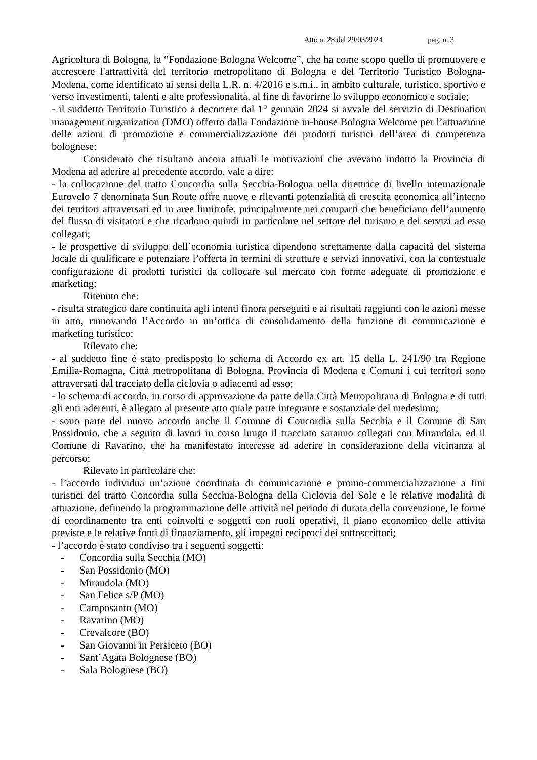Atto n. 28 del 29/03/2024 pag. n. 3
Agricoltura di Bologna, la “Fondazione Bologna Welcome”, che ha come scopo quello di promuovere e accrescere l'attrattività del territorio metropolitano di Bologna e del Territorio Turistico Bologna-Modena, come identificato ai sensi della L.R. n. 4/2016 e s.m.i., in ambito culturale, turistico, sportivo e verso investimenti, talenti e alte professionalità, al fine di favorirne lo sviluppo economico e sociale;
- il suddetto Territorio Turistico a decorrere dal 1° gennaio 2024 si avvale del servizio di Destination management organization (DMO) offerto dalla Fondazione in-house Bologna Welcome per l’attuazione delle azioni di promozione e commercializzazione dei prodotti turistici dell’area di competenza bolognese;
Considerato che risultano ancora attuali le motivazioni che avevano indotto la Provincia di Modena ad aderire al precedente accordo, vale a dire:
- la collocazione del tratto Concordia sulla Secchia-Bologna nella direttrice di livello internazionale Eurovelo 7 denominata Sun Route offre nuove e rilevanti potenzialità di crescita economica all’interno dei territori attraversati ed in aree limitrofe, principalmente nei comparti che beneficiano dell’aumento del flusso di visitatori e che ricadono quindi in particolare nel settore del turismo e dei servizi ad esso collegati;
- le prospettive di sviluppo dell’economia turistica dipendono strettamente dalla capacità del sistema locale di qualificare e potenziare l’offerta in termini di strutture e servizi innovativi, con la contestuale configurazione di prodotti turistici da collocare sul mercato con forme adeguate di promozione e marketing;
Ritenuto che:
- risulta strategico dare continuità agli intenti finora perseguiti e ai risultati raggiunti con le azioni messe in atto, rinnovando l’Accordo in un’ottica di consolidamento della funzione di comunicazione e marketing turistico;
Rilevato che:
- al suddetto fine è stato predisposto lo schema di Accordo ex art. 15 della L. 241/90 tra Regione Emilia-Romagna, Città metropolitana di Bologna, Provincia di Modena e Comuni i cui territori sono attraversati dal tracciato della ciclovia o adiacenti ad esso;
- lo schema di accordo, in corso di approvazione da parte della Città Metropolitana di Bologna e di tutti gli enti aderenti, è allegato al presente atto quale parte integrante e sostanziale del medesimo;
- sono parte del nuovo accordo anche il Comune di Concordia sulla Secchia e il Comune di San Possidonio, che a seguito di lavori in corso lungo il tracciato saranno collegati con Mirandola, ed il Comune di Ravarino, che ha manifestato interesse ad aderire in considerazione della vicinanza al percorso;
Rilevato in particolare che:
- l’accordo individua un’azione coordinata di comunicazione e promo-commercializzazione a fini turistici del tratto Concordia sulla Secchia-Bologna della Ciclovia del Sole e le relative modalità di attuazione, definendo la programmazione delle attività nel periodo di durata della convenzione, le forme di coordinamento tra enti coinvolti e soggetti con ruoli operativi, il piano economico delle attività previste e le relative fonti di finanziamento, gli impegni reciproci dei sottoscrittori;
- l’accordo è stato condiviso tra i seguenti soggetti:
- Concordia sulla Secchia (MO)
- San Possidonio (MO)
- Mirandola (MO)
- San Felice s/P (MO)
- Camposanto (MO)
- Ravarino (MO)
- Crevalcore (BO)
- San Giovanni in Persiceto (BO)
- Sant’Agata Bolognese (BO)
- Sala Bolognese (BO)